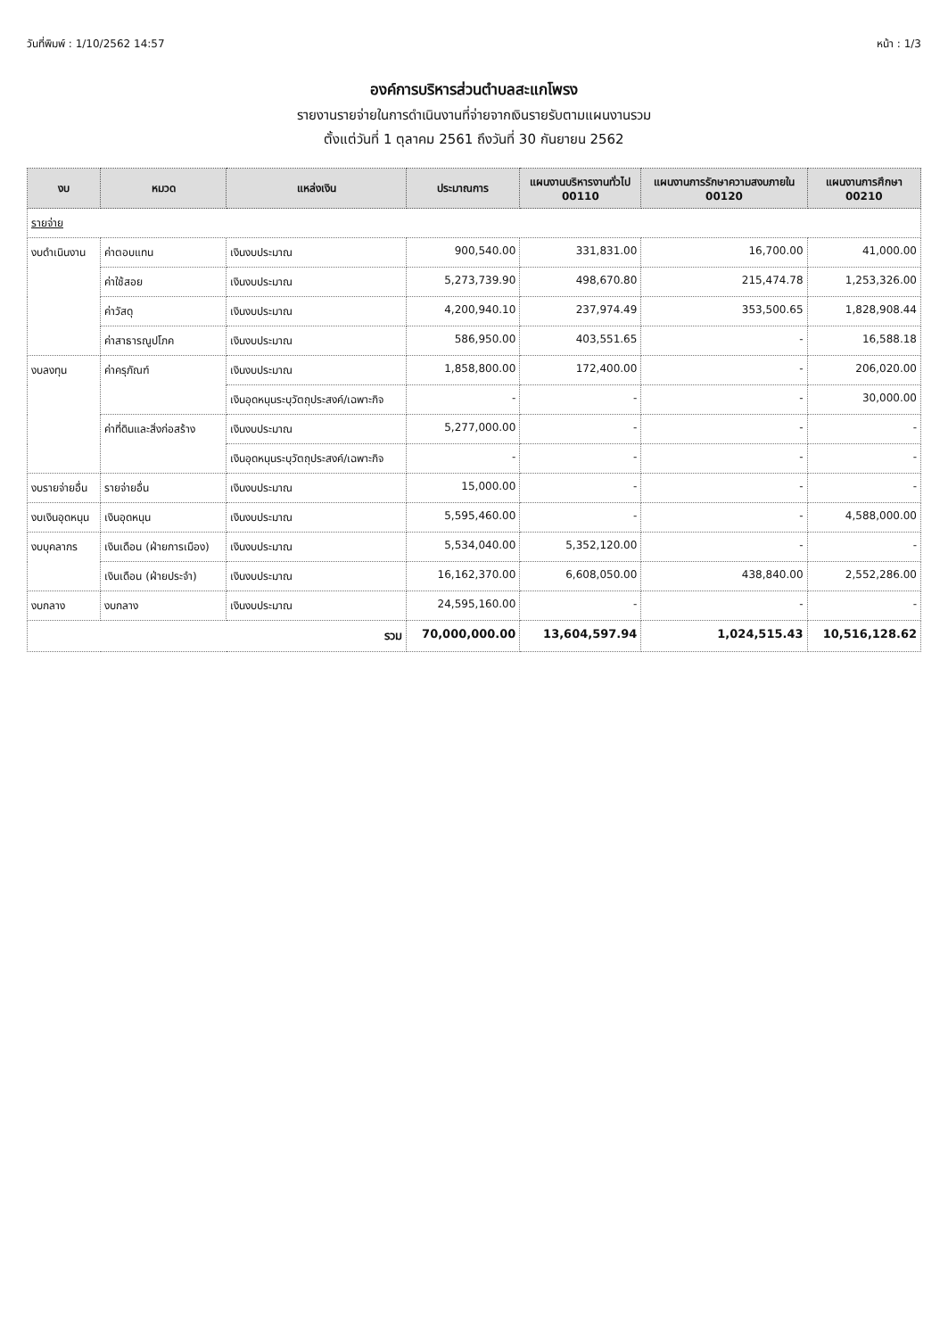วันที่พิมพ์ : 1/10/2562 14:57 หน้า : 1/3
องค์การบริหารส่วนตำบลสะแกโพรง
รายงานรายจ่ายในการดำเนินงานที่จ่ายจากเงินรายรับตามแผนงานรวม
ตั้งแต่วันที่ 1 ตุลาคม 2561 ถึงวันที่ 30 กันยายน 2562
| งบ | หมวด | แหล่งเงิน | ประมาณการ | แผนงานบริหารงานทั่วไป 00110 | แผนงานการรักษาความสงบภายใน 00120 | แผนงานการศึกษา 00210 |
| --- | --- | --- | --- | --- | --- | --- |
| รายจ่าย | | | | | | |
| งบดำเนินงาน | ค่าตอบแทน | เงินงบประมาณ | 900,540.00 | 331,831.00 | 16,700.00 | 41,000.00 |
| | ค่าใช้สอย | เงินงบประมาณ | 5,273,739.90 | 498,670.80 | 215,474.78 | 1,253,326.00 |
| | ค่าวัสดุ | เงินงบประมาณ | 4,200,940.10 | 237,974.49 | 353,500.65 | 1,828,908.44 |
| | ค่าสาธารณูปโภค | เงินงบประมาณ | 586,950.00 | 403,551.65 | - | 16,588.18 |
| งบลงทุน | ค่าครุภัณฑ์ | เงินงบประมาณ | 1,858,800.00 | 172,400.00 | - | 206,020.00 |
| | | เงินอุดหนุนระบุวัตถุประสงค์/เฉพาะกิจ | - | - | - | 30,000.00 |
| | ค่าที่ดินและสิ่งก่อสร้าง | เงินงบประมาณ | 5,277,000.00 | - | - | - |
| | | เงินอุดหนุนระบุวัตถุประสงค์/เฉพาะกิจ | - | - | - | - |
| งบรายจ่ายอื่น | รายจ่ายอื่น | เงินงบประมาณ | 15,000.00 | - | - | - |
| งบเงินอุดหนุน | เงินอุดหนุน | เงินงบประมาณ | 5,595,460.00 | - | - | 4,588,000.00 |
| งบบุคลากร | เงินเดือน (ฝ่ายการเมือง) | เงินงบประมาณ | 5,534,040.00 | 5,352,120.00 | - | - |
| | เงินเดือน (ฝ่ายประจำ) | เงินงบประมาณ | 16,162,370.00 | 6,608,050.00 | 438,840.00 | 2,552,286.00 |
| งบกลาง | งบกลาง | เงินงบประมาณ | 24,595,160.00 | - | - | - |
| รวม | | | 70,000,000.00 | 13,604,597.94 | 1,024,515.43 | 10,516,128.62 |